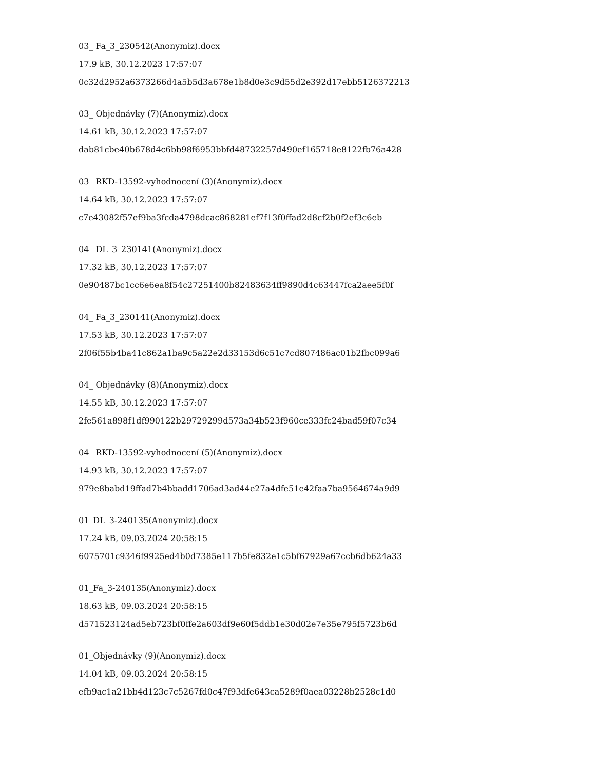03_ Fa_3_230542(Anonymiz).docx
17.9 kB, 30.12.2023 17:57:07
0c32d2952a6373266d4a5b5d3a678e1b8d0e3c9d55d2e392d17ebb5126372213
03_ Objednávky (7)(Anonymiz).docx
14.61 kB, 30.12.2023 17:57:07
dab81cbe40b678d4c6bb98f6953bbfd48732257d490ef165718e8122fb76a428
03_ RKD-13592-vyhodnocení (3)(Anonymiz).docx
14.64 kB, 30.12.2023 17:57:07
c7e43082f57ef9ba3fcda4798dcac868281ef7f13f0ffad2d8cf2b0f2ef3c6eb
04_ DL_3_230141(Anonymiz).docx
17.32 kB, 30.12.2023 17:57:07
0e90487bc1cc6e6ea8f54c27251400b82483634ff9890d4c63447fca2aee5f0f
04_ Fa_3_230141(Anonymiz).docx
17.53 kB, 30.12.2023 17:57:07
2f06f55b4ba41c862a1ba9c5a22e2d33153d6c51c7cd807486ac01b2fbc099a6
04_ Objednávky (8)(Anonymiz).docx
14.55 kB, 30.12.2023 17:57:07
2fe561a898f1df990122b29729299d573a34b523f960ce333fc24bad59f07c34
04_ RKD-13592-vyhodnocení (5)(Anonymiz).docx
14.93 kB, 30.12.2023 17:57:07
979e8babd19ffad7b4bbadd1706ad3ad44e27a4dfe51e42faa7ba9564674a9d9
01_DL_3-240135(Anonymiz).docx
17.24 kB, 09.03.2024 20:58:15
6075701c9346f9925ed4b0d7385e117b5fe832e1c5bf67929a67ccb6db624a33
01_Fa_3-240135(Anonymiz).docx
18.63 kB, 09.03.2024 20:58:15
d571523124ad5eb723bf0ffe2a603df9e60f5ddb1e30d02e7e35e795f5723b6d
01_Objednávky (9)(Anonymiz).docx
14.04 kB, 09.03.2024 20:58:15
efb9ac1a21bb4d123c7c5267fd0c47f93dfe643ca5289f0aea03228b2528c1d0